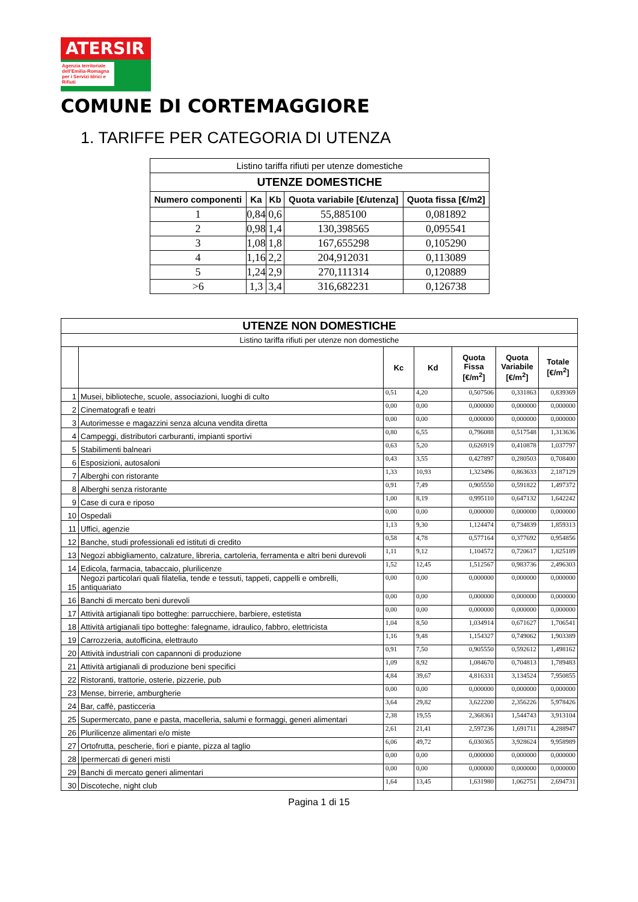ATERSIR
Agenzia territoriale dell'Emilia-Romagna per i Servizi Idrici e Rifiuti
COMUNE DI CORTEMAGGIORE
1. TARIFFE PER CATEGORIA DI UTENZA
| Listino tariffa rifiuti per utenze domestiche | | | | |
| UTENZE DOMESTICHE | | | | |
| Numero componenti | Ka | Kb | Quota variabile [€/utenza] | Quota fissa [€/m2] |
| 1 | 0,84 | 0,6 | 55,885100 | 0,081892 |
| 2 | 0,98 | 1,4 | 130,398565 | 0,095541 |
| 3 | 1,08 | 1,8 | 167,655298 | 0,105290 |
| 4 | 1,16 | 2,2 | 204,912031 | 0,113089 |
| 5 | 1,24 | 2,9 | 270,111314 | 0,120889 |
| >6 | 1,3 | 3,4 | 316,682231 | 0,126738 |
| UTENZE NON DOMESTICHE | | | | | | |
| --- | --- | --- | --- | --- | --- | --- |
| Listino tariffa rifiuti per utenze non domestiche | | | | | | |
| | | Kc | Kd | Quota Fissa [€/m<sup>2</sup>] | Quota Variabile [€/m<sup>2</sup>] | Totale [€/m<sup>2</sup>] |
| 1 | Musei, biblioteche, scuole, associazioni, luoghi di culto | 0,51 | 4,20 | 0,507506 | 0,331863 | 0,839369 |
| 2 | Cinematografi e teatri | 0,00 | 0,00 | 0,000000 | 0,000000 | 0,000000 |
| 3 | Autorimesse e magazzini senza alcuna vendita diretta | 0,00 | 0,00 | 0,000000 | 0,000000 | 0,000000 |
| 4 | Campeggi, distributori carburanti, impianti sportivi | 0,80 | 6,55 | 0,796088 | 0,517548 | 1,313636 |
| 5 | Stabilimenti balneari | 0,63 | 5,20 | 0,626919 | 0,410878 | 1,037797 |
| 6 | Esposizioni, autosaloni | 0,43 | 3,55 | 0,427897 | 0,280503 | 0,708400 |
| 7 | Alberghi con ristorante | 1,33 | 10,93 | 1,323496 | 0,863633 | 2,187129 |
| 8 | Alberghi senza ristorante | 0,91 | 7,49 | 0,905550 | 0,591822 | 1,497372 |
| 9 | Case di cura e riposo | 1,00 | 8,19 | 0,995110 | 0,647132 | 1,642242 |
| 10 | Ospedali | 0,00 | 0,00 | 0,000000 | 0,000000 | 0,000000 |
| 11 | Uffici, agenzie | 1,13 | 9,30 | 1,124474 | 0,734839 | 1,859313 |
| 12 | Banche, studi professionali ed istituti di credito | 0,58 | 4,78 | 0,577164 | 0,377692 | 0,954856 |
| 13 | Negozi abbigliamento, calzature, libreria, cartoleria, ferramenta e altri beni durevoli | 1,11 | 9,12 | 1,104572 | 0,720617 | 1,825189 |
| 14 | Edicola, farmacia, tabaccaio, plurilicenze | 1,52 | 12,45 | 1,512567 | 0,983736 | 2,496303 |
| 15 | Negozi particolari quali filatelia, tende e tessuti, tappeti, cappelli e ombrelli, antiquariato | 0,00 | 0,00 | 0,000000 | 0,000000 | 0,000000 |
| 16 | Banchi di mercato beni durevoli | 0,00 | 0,00 | 0,000000 | 0,000000 | 0,000000 |
| 17 | Attività artigianali tipo botteghe: parrucchiere, barbiere, estetista | 0,00 | 0,00 | 0,000000 | 0,000000 | 0,000000 |
| 18 | Attività artigianali tipo botteghe: falegname, idraulico, fabbro, elettricista | 1,04 | 8,50 | 1,034914 | 0,671627 | 1,706541 |
| 19 | Carrozzeria, autofficina, elettrauto | 1,16 | 9,48 | 1,154327 | 0,749062 | 1,903389 |
| 20 | Attività industriali con capannoni di produzione | 0,91 | 7,50 | 0,905550 | 0,592612 | 1,498162 |
| 21 | Attività artigianali di produzione beni specifici | 1,09 | 8,92 | 1,084670 | 0,704813 | 1,789483 |
| 22 | Ristoranti, trattorie, osterie, pizzerie, pub | 4,84 | 39,67 | 4,816331 | 3,134524 | 7,950855 |
| 23 | Mense, birrerie, amburgherie | 0,00 | 0,00 | 0,000000 | 0,000000 | 0,000000 |
| 24 | Bar, caffè, pasticceria | 3,64 | 29,82 | 3,622200 | 2,356226 | 5,978426 |
| 25 | Supermercato, pane e pasta, macelleria, salumi e formaggi, generi alimentari | 2,38 | 19,55 | 2,368361 | 1,544743 | 3,913104 |
| 26 | Plurilicenze alimentari e/o miste | 2,61 | 21,41 | 2,597236 | 1,691711 | 4,288947 |
| 27 | Ortofrutta, pescherie, fiori e piante, pizza al taglio | 6,06 | 49,72 | 6,030365 | 3,928624 | 9,958989 |
| 28 | Ipermercati di generi misti | 0,00 | 0,00 | 0,000000 | 0,000000 | 0,000000 |
| 29 | Banchi di mercato generi alimentari | 0,00 | 0,00 | 0,000000 | 0,000000 | 0,000000 |
| 30 | Discoteche, night club | 1,64 | 13,45 | 1,631980 | 1,062751 | 2,694731 |
Pagina 1 di 15